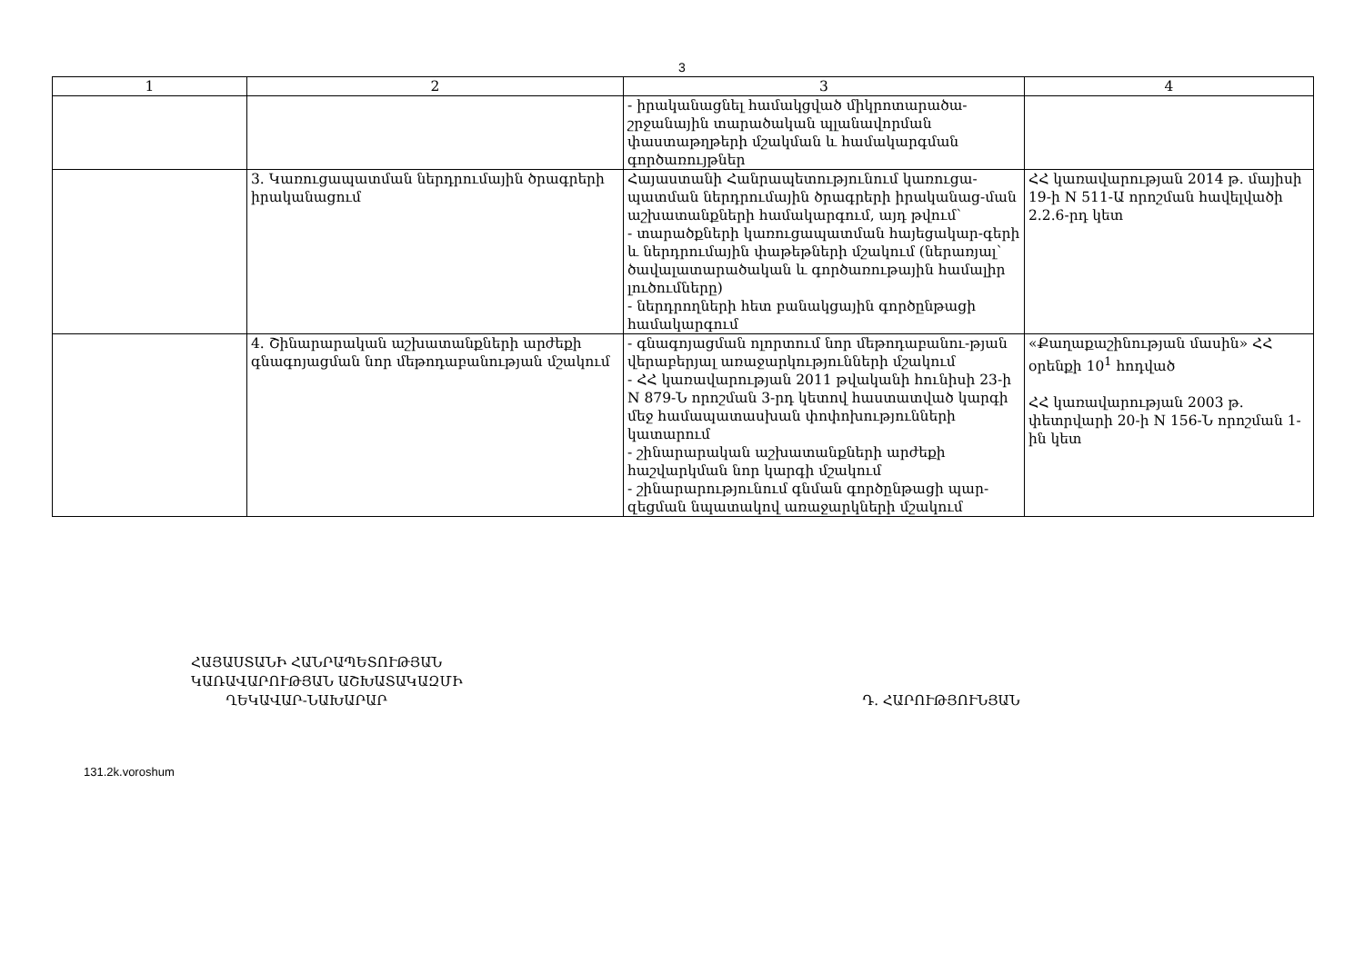3
| 1 | 2 | 3 | 4 |
| --- | --- | --- | --- |
| | | - իրականացնել համակցված միկրոտարածա-շրջանային տարածական պլանավորման փաստաթղթերի մշակման և համակարգման գործառույթներ | |
| | 3. Կառուցապատման ներդրումային ծրագրերի իրականացում | Հայաստանի Հանրապետությունում կառուցա-պատման ներդրումային ծրագրերի իրականաց-ման աշխատանքների համակարգում, այդ թվում՝ - տարածքների կառուցապատման հայեցակար-գերի և ներդրումային փաթեթների մշակում (ներառյալ՝ ծավալատարածական և գործառութային համալիր լուծումները) - ներդրողների հետ բանակցային գործընթացի համակարգում | ՀՀ կառավարության 2014 թ. մայիսի 19-ի N 511-Ա որոշման հավելվածի 2.2.6-րդ կետ |
| | 4. Շինարարական աշխատանքների արժեքի գնագոյացման նոր մեթոդաբանության մշակում | - գնագոյացման ոլորտում նոր մեթոդաբանու-թյան վերաբերյալ առաջարկությունների մշակում - ՀՀ կառավարության 2011 թվականի հունիսի 23-ի N 879-Ն որոշման 3-րդ կետով հաստատված կարգի մեջ համապատասխան փոփոխությունների կատարում - շինարարական աշխատանքների արժեքի հաշվարկման նոր կարգի մշակում - շինարարությունում գնման գործընթացի պար-զեցման նպատակով առաջարկների մշակում | «Քաղաքաշինության մասին» ՀՀ օրենքի 10<sup>1</sup> հոդված ՀՀ կառավարության 2003 թ. փետրվարի 20-ի N 156-Ն որոշման 1-ին կետ |
ՀԱՅԱՍՏԱՆԻ ՀԱՆՐԱՊԵՏՈՒԹՅԱՆ
ԿԱՌԱՎԱՐՈՒԹՅԱՆ ԱՇԽԱՏԱԿԱԶՄԻ
ՂԵԿԱՎԱՐ-ՆԱԽԱՐԱՐ
Դ. ՀԱՐՈՒԹՅՈՒՆՅԱՆ
131.2k.voroshum